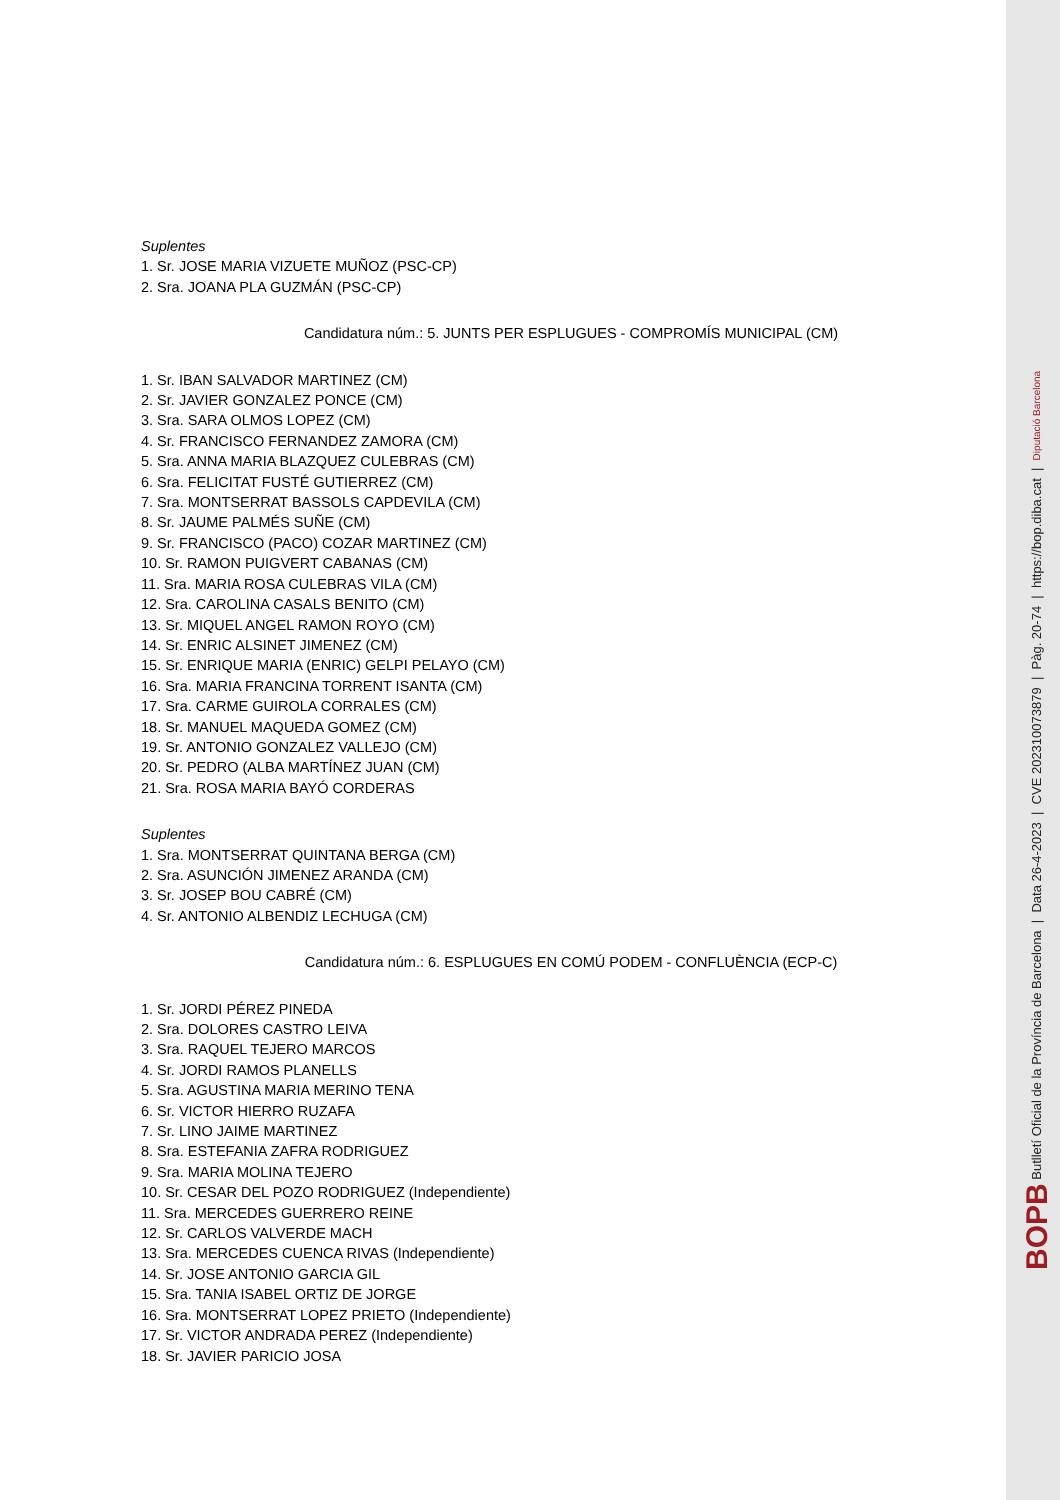Suplentes
1. Sr. JOSE MARIA VIZUETE MUÑOZ (PSC-CP)
2. Sra. JOANA PLA GUZMÁN (PSC-CP)
Candidatura núm.: 5. JUNTS PER ESPLUGUES - COMPROMÍS MUNICIPAL (CM)
1. Sr. IBAN SALVADOR MARTINEZ (CM)
2. Sr. JAVIER GONZALEZ PONCE (CM)
3. Sra. SARA OLMOS LOPEZ (CM)
4. Sr. FRANCISCO FERNANDEZ ZAMORA (CM)
5. Sra. ANNA MARIA BLAZQUEZ CULEBRAS (CM)
6. Sra. FELICITAT FUSTÉ GUTIERREZ (CM)
7. Sra. MONTSERRAT BASSOLS CAPDEVILA (CM)
8. Sr. JAUME PALMÉS SUÑE (CM)
9. Sr. FRANCISCO (PACO) COZAR MARTINEZ (CM)
10. Sr. RAMON PUIGVERT CABANAS (CM)
11. Sra. MARIA ROSA CULEBRAS VILA (CM)
12. Sra. CAROLINA CASALS BENITO (CM)
13. Sr. MIQUEL ANGEL RAMON ROYO (CM)
14. Sr. ENRIC ALSINET JIMENEZ (CM)
15. Sr. ENRIQUE MARIA (ENRIC) GELPI PELAYO (CM)
16. Sra. MARIA FRANCINA TORRENT ISANTA (CM)
17. Sra. CARME GUIROLA CORRALES (CM)
18. Sr. MANUEL MAQUEDA GOMEZ (CM)
19. Sr. ANTONIO GONZALEZ VALLEJO (CM)
20. Sr. PEDRO (ALBA MARTÍNEZ JUAN (CM)
21. Sra. ROSA MARIA BAYÓ CORDERAS
Suplentes
1. Sra. MONTSERRAT QUINTANA BERGA (CM)
2. Sra. ASUNCIÓN JIMENEZ ARANDA (CM)
3. Sr. JOSEP BOU CABRÉ (CM)
4. Sr. ANTONIO ALBENDIZ LECHUGA (CM)
Candidatura núm.: 6. ESPLUGUES EN COMÚ PODEM - CONFLUÈNCIA (ECP-C)
1. Sr. JORDI PÉREZ PINEDA
2. Sra. DOLORES CASTRO LEIVA
3. Sra. RAQUEL TEJERO MARCOS
4. Sr. JORDI RAMOS PLANELLS
5. Sra. AGUSTINA MARIA MERINO TENA
6. Sr. VICTOR HIERRO RUZAFA
7. Sr. LINO JAIME MARTINEZ
8. Sra. ESTEFANIA ZAFRA RODRIGUEZ
9. Sra. MARIA MOLINA TEJERO
10. Sr. CESAR DEL POZO RODRIGUEZ (Independiente)
11. Sra. MERCEDES GUERRERO REINE
12. Sr. CARLOS VALVERDE MACH
13. Sra. MERCEDES CUENCA RIVAS (Independiente)
14. Sr. JOSE ANTONIO GARCIA GIL
15. Sra. TANIA ISABEL ORTIZ DE JORGE
16. Sra. MONTSERRAT LOPEZ PRIETO (Independiente)
17. Sr. VICTOR ANDRADA PEREZ (Independiente)
18. Sr. JAVIER PARICIO JOSA
BOPB Butlletí Oficial de la Província de Barcelona | Data 26-4-2023 | CVE 202310073879 | Pàg. 20-74 | https://bop.diba.cat | Diputació Barcelona